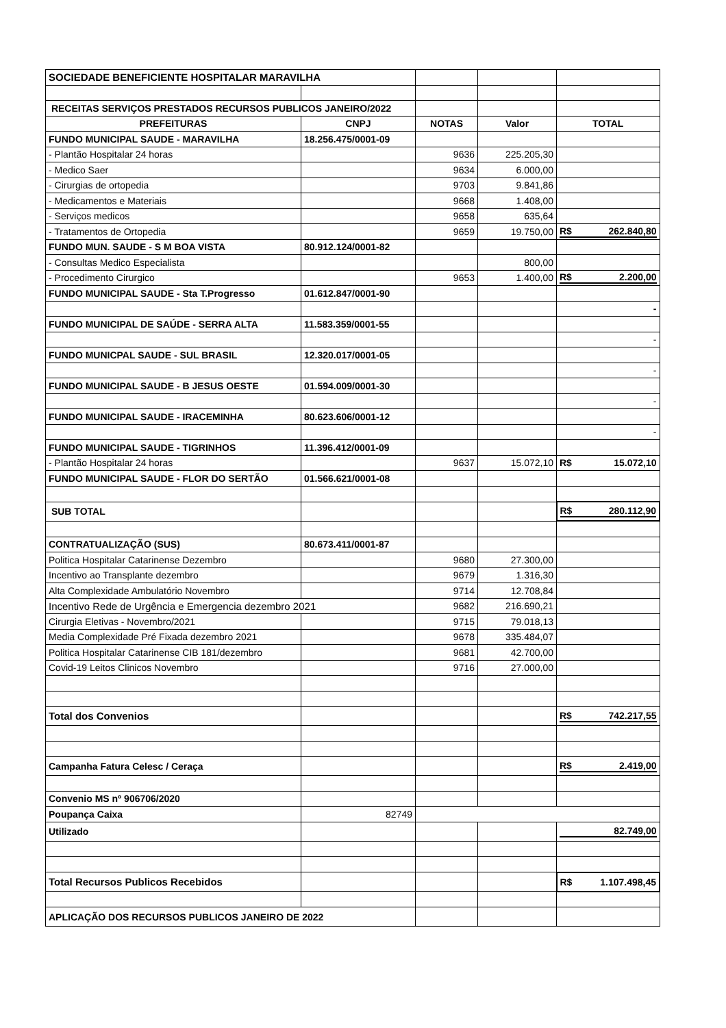| SOCIEDADE BENEFICIENTE HOSPITALAR MARAVILHA | | | | |
| RECEITAS SERVIÇOS PRESTADOS RECURSOS PUBLICOS JANEIRO/2022 | | | | |
| PREFEITURAS | CNPJ | NOTAS | Valor | TOTAL |
| FUNDO MUNICIPAL SAUDE - MARAVILHA | 18.256.475/0001-09 | | | |
| - Plantão Hospitalar 24 horas | | 9636 | 225.205,30 | |
| - Medico Saer | | 9634 | 6.000,00 | |
| - Cirurgias de ortopedia | | 9703 | 9.841,86 | |
| - Medicamentos e Materiais | | 9668 | 1.408,00 | |
| - Serviços medicos | | 9658 | 635,64 | |
| - Tratamentos de Ortopedia | | 9659 | 19.750,00 | R$ 262.840,80 |
| FUNDO MUN. SAUDE - S M BOA VISTA | 80.912.124/0001-82 | | | |
| - Consultas Medico Especialista | | | 800,00 | |
| - Procedimento Cirurgico | | 9653 | 1.400,00 | R$ 2.200,00 |
| FUNDO MUNICIPAL SAUDE - Sta T.Progresso | 01.612.847/0001-90 | | | |
| | | | | - |
| FUNDO MUNICIPAL DE SAÚDE - SERRA ALTA | 11.583.359/0001-55 | | | |
| | | | | - |
| FUNDO MUNICPAL SAUDE - SUL BRASIL | 12.320.017/0001-05 | | | |
| | | | | - |
| FUNDO MUNICIPAL SAUDE - B JESUS OESTE | 01.594.009/0001-30 | | | |
| | | | | - |
| FUNDO MUNICIPAL SAUDE - IRACEMINHA | 80.623.606/0001-12 | | | |
| | | | | - |
| FUNDO MUNICIPAL SAUDE - TIGRINHOS | 11.396.412/0001-09 | | | |
| - Plantão Hospitalar 24 horas | | 9637 | 15.072,10 | R$ 15.072,10 |
| FUNDO MUNICIPAL SAUDE - FLOR DO SERTÃO | 01.566.621/0001-08 | | | |
| SUB TOTAL | | | | R$ 280.112,90 |
| CONTRATUALIZAÇÃO (SUS) | 80.673.411/0001-87 | | | |
| Politica Hospitalar Catarinense Dezembro | | 9680 | 27.300,00 | |
| Incentivo ao Transplante dezembro | | 9679 | 1.316,30 | |
| Alta Complexidade Ambulatório Novembro | | 9714 | 12.708,84 | |
| Incentivo Rede de Urgência e Emergencia dezembro 2021 | | 9682 | 216.690,21 | |
| Cirurgia Eletivas - Novembro/2021 | | 9715 | 79.018,13 | |
| Media Complexidade Pré Fixada dezembro 2021 | | 9678 | 335.484,07 | |
| Politica Hospitalar Catarinense CIB 181/dezembro | | 9681 | 42.700,00 | |
| Covid-19 Leitos Clinicos Novembro | | 9716 | 27.000,00 | |
| Total dos Convenios | | | | R$ 742.217,55 |
| Campanha Fatura Celesc / Ceraça | | | | R$ 2.419,00 |
| Convenio MS nº 906706/2020 | | | | |
| Poupança Caixa | 82749 | | | |
| Utilizado | | | | 82.749,00 |
| Total Recursos Publicos Recebidos | | | | R$ 1.107.498,45 |
| APLICAÇÃO DOS RECURSOS PUBLICOS JANEIRO DE 2022 | | | | |